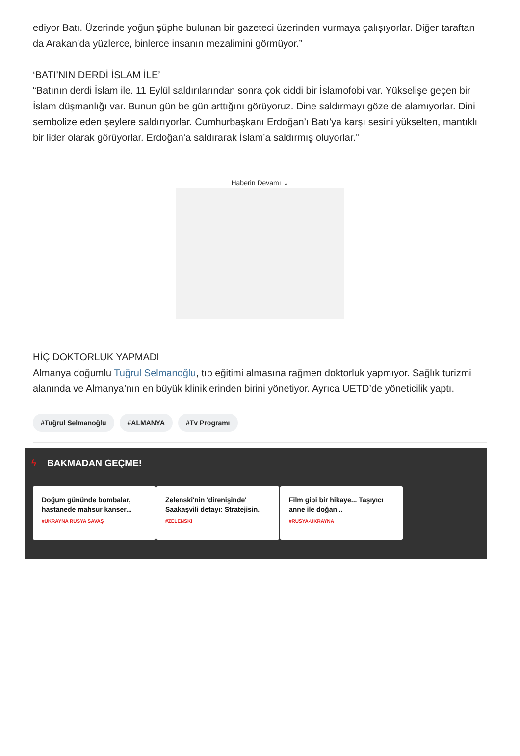ediyor Batı. Üzerinde yoğun şüphe bulunan bir gazeteci üzerinden vurmaya çalışıyorlar. Diğer taraftan da Arakan’da yüzlerce, binlerce insanın mezalimini görmüyor.”
‘BATI’NIN DERDİ İSLAM İLE’
“Batının derdi İslam ile. 11 Eylül saldırılarından sonra çok ciddi bir İslamofobi var. Yükselişe geçen bir İslam düşmanlığı var. Bunun gün be gün arttığını görüyoruz. Dine saldırmayı göze de alamıyorlar. Dini sembolize eden şeylere saldırıyorlar. Cumhurbaşkanı Erdoğan’ı Batı’ya karşı sesini yükselten, mantıklı bir lider olarak görüyorlar. Erdoğan’a saldırarak İslam’a saldırmış oluyorlar.”
Haberin Devamı ⌄
HİÇ DOKTORLUK YAPMADI
Almanya doğumlu Tuğrul Selmanoğlu, tıp eğitimi almasına rağmen doktorluk yapmıyor. Sağlık turizmi alanında ve Almanya’nın en büyük kliniklerinden birini yönetiyor. Ayrıca UETD’de yöneticilik yaptı.
#Tuğrul Selmanoğlu #ALMANYA #Tv Programı
ϟ BAKMADAN GEÇME!
Doğum gününde bombalar, hastanede mahsur kanser...
#UKRAYNA RUSYA SAVAŞ
Zelenski'nin 'direnişinde' Saakaşvili detayı: Stratejisin.
#ZELENSKI
Film gibi bir hikaye... Taşıyıcı anne ile doğan...
#RUSYA-UKRAYNA